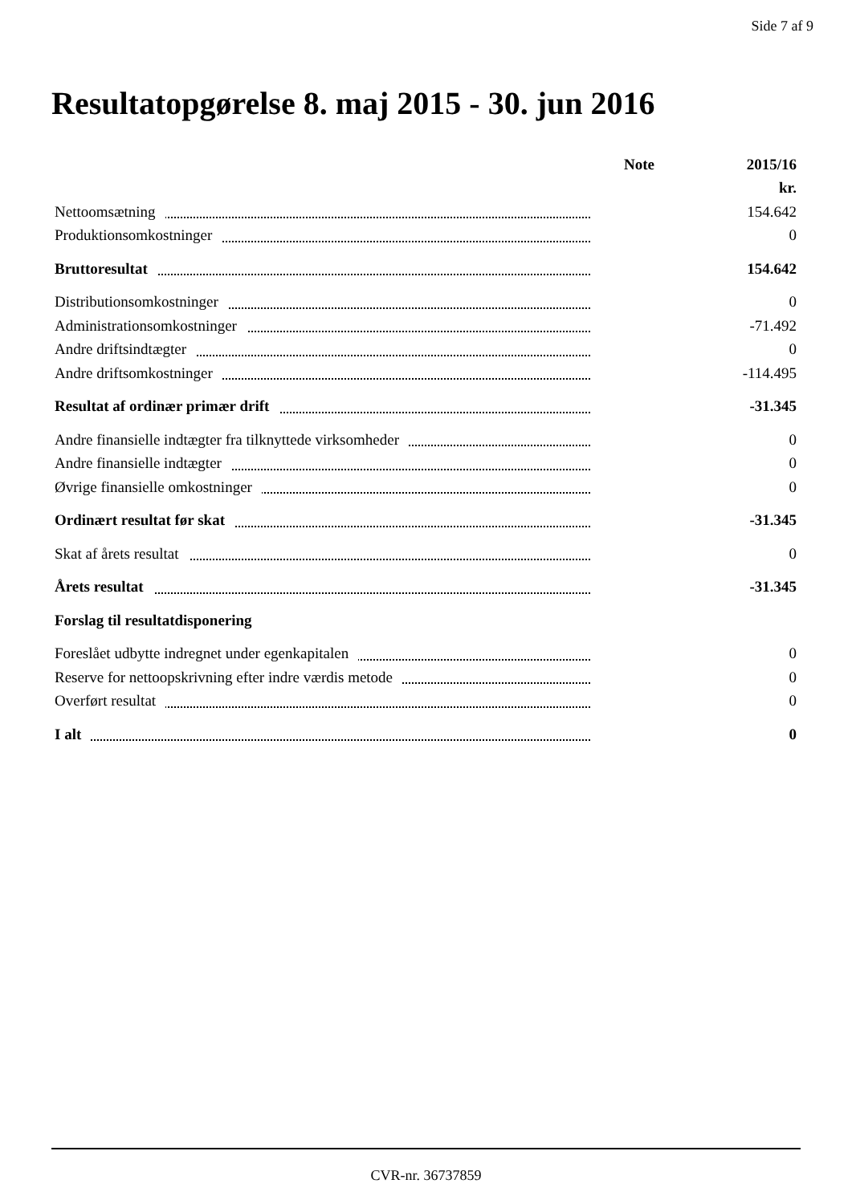Side 7 af 9
Resultatopgørelse 8. maj 2015 - 30. jun 2016
| | Note | 2015/16 |
| --- | --- | --- |
| | | kr. |
| Nettoomsætning | | 154.642 |
| Produktionsomkostninger | | 0 |
| Bruttoresultat | | 154.642 |
| Distributionsomkostninger | | 0 |
| Administrationsomkostninger | | -71.492 |
| Andre driftsindtægter | | 0 |
| Andre driftsomkostninger | | -114.495 |
| Resultat af ordinær primær drift | | -31.345 |
| Andre finansielle indtægter fra tilknyttede virksomheder | | 0 |
| Andre finansielle indtægter | | 0 |
| Øvrige finansielle omkostninger | | 0 |
| Ordinært resultat før skat | | -31.345 |
| Skat af årets resultat | | 0 |
| Årets resultat | | -31.345 |
| Forslag til resultatdisponering | | |
| Foreslået udbytte indregnet under egenkapitalen | | 0 |
| Reserve for nettoopskrivning efter indre værdis metode | | 0 |
| Overført resultat | | 0 |
| I alt | | 0 |
CVR-nr. 36737859